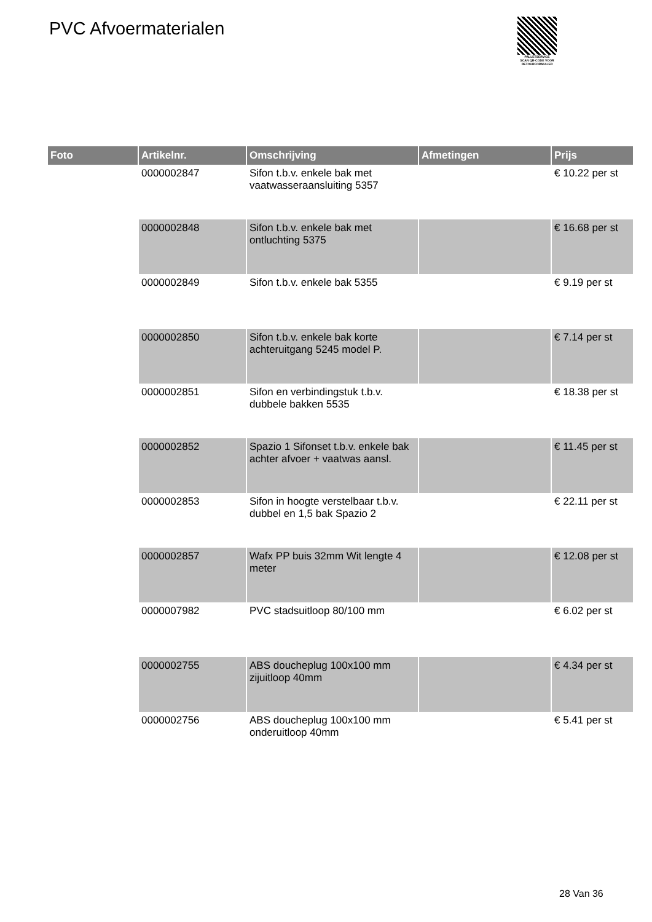PVC Afvoermaterialen
PALLETSERVICE
SCAN QR-CODE VOOR RETOURFORMULIER
| Foto | Artikelnr. | Omschrijving | Afmetingen | Prijs |
| --- | --- | --- | --- | --- |
| | 0000002847 | Sifon t.b.v. enkele bak met vaatwasseraansluiting 5357 | | € 10.22 per st |
| | 0000002848 | Sifon t.b.v. enkele bak met ontluchting 5375 | | € 16.68 per st |
| | 0000002849 | Sifon t.b.v. enkele bak 5355 | | € 9.19 per st |
| | 0000002850 | Sifon t.b.v. enkele bak korte achteruitgang 5245 model P. | | € 7.14 per st |
| | 0000002851 | Sifon en verbindingstuk t.b.v. dubbele bakken 5535 | | € 18.38 per st |
| | 0000002852 | Spazio 1 Sifonset t.b.v. enkele bak achter afvoer + vaatwas aansl. | | € 11.45 per st |
| | 0000002853 | Sifon in hoogte verstelbaar t.b.v. dubbel en 1,5 bak Spazio 2 | | € 22.11 per st |
| | 0000002857 | Wafx PP buis 32mm Wit lengte 4 meter | | € 12.08 per st |
| | 0000007982 | PVC stadsuitloop 80/100 mm | | € 6.02 per st |
| | 0000002755 | ABS doucheplug 100x100 mm zijuitloop 40mm | | € 4.34 per st |
| | 0000002756 | ABS doucheplug 100x100 mm onderuitloop 40mm | | € 5.41 per st |
28 Van 36